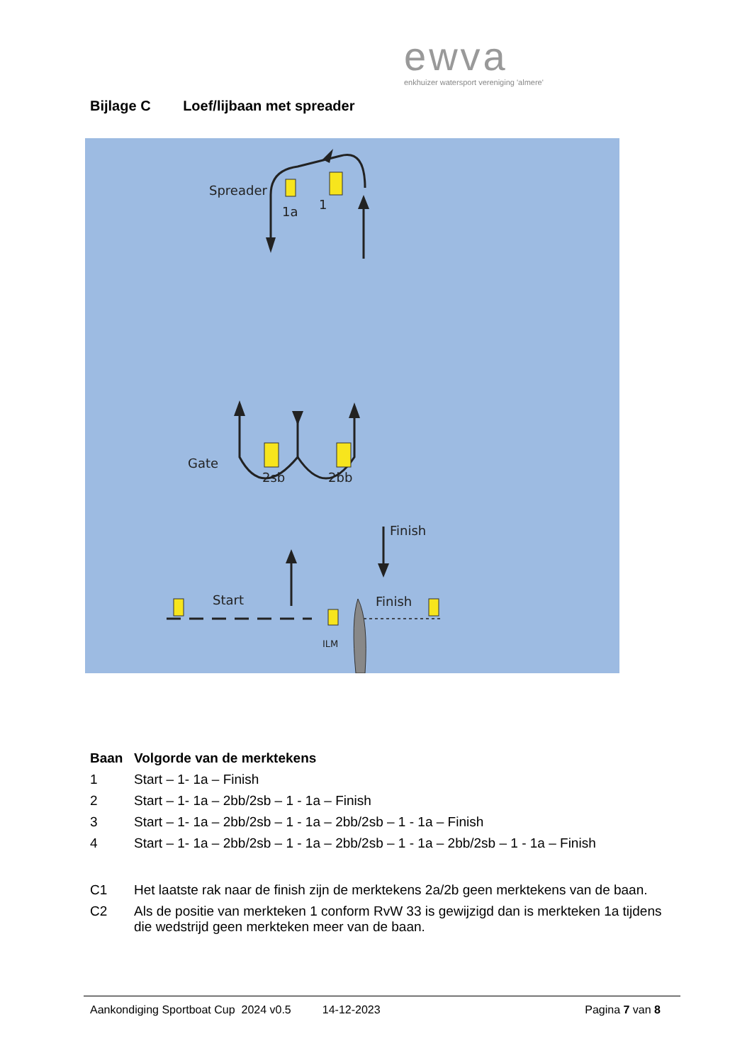ewva
enkhuizer watersport vereniging 'almere'
Bijlage C Loef/lijbaan met spreader
Spreader
1a
1
Gate
2sb
2bb
Finish
Start
Finish
ILM
| Baan | Volgorde van de merktekens |
| --- | --- |
| 1 | Start – 1- 1a – Finish |
| 2 | Start – 1- 1a – 2bb/2sb – 1 - 1a – Finish |
| 3 | Start – 1- 1a – 2bb/2sb – 1 - 1a – 2bb/2sb – 1 - 1a – Finish |
| 4 | Start – 1- 1a – 2bb/2sb – 1 - 1a – 2bb/2sb – 1 - 1a – 2bb/2sb – 1 - 1a – Finish |
| C1 | Het laatste rak naar de finish zijn de merktekens 2a/2b geen merktekens van de baan. |
| C2 | Als de positie van merkteken 1 conform RvW 33 is gewijzigd dan is merkteken 1a tijdens die wedstrijd geen merkteken meer van de baan. |
Aankondiging Sportboat Cup 2024 v0.5 14-12-2023 Pagina 7 van 8